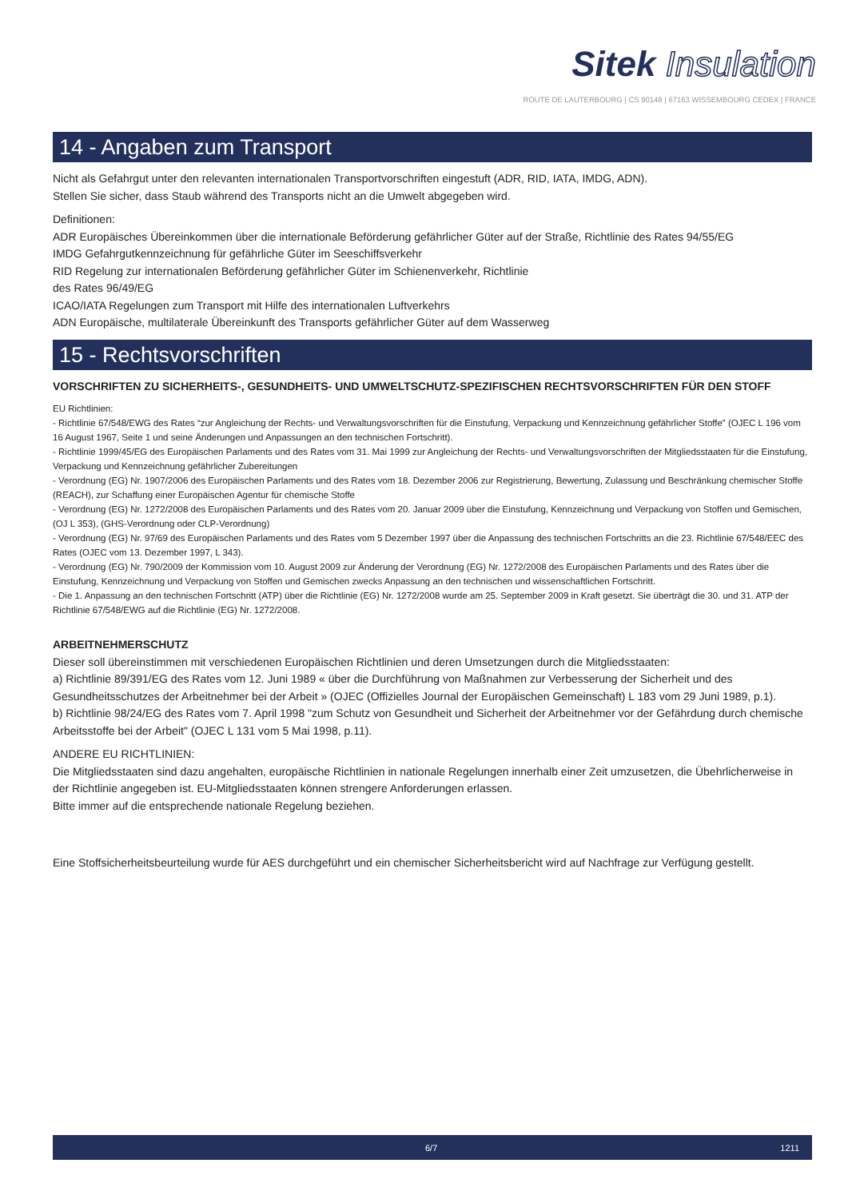Sitek Insulation
ROUTE DE LAUTERBOURG | CS 90148 | 67163 WISSEMBOURG CEDEX | FRANCE
14 - Angaben zum Transport
Nicht als Gefahrgut unter den relevanten internationalen Transportvorschriften eingestuft (ADR, RID, IATA, IMDG, ADN).
Stellen Sie sicher, dass Staub während des Transports nicht an die Umwelt abgegeben wird.
Definitionen:
ADR Europäisches Übereinkommen über die internationale Beförderung gefährlicher Güter auf der Straße, Richtlinie des Rates 94/55/EG
IMDG Gefahrgutkennzeichnung für gefährliche Güter im Seeschiffsverkehr
RID Regelung zur internationalen Beförderung gefährlicher Güter im Schienenverkehr, Richtlinie
des Rates 96/49/EG
ICAO/IATA Regelungen zum Transport mit Hilfe des internationalen Luftverkehrs
ADN Europäische, multilaterale Übereinkunft des Transports gefährlicher Güter auf dem Wasserweg
15 - Rechtsvorschriften
VORSCHRIFTEN ZU SICHERHEITS-, GESUNDHEITS- UND UMWELTSCHUTZ-SPEZIFISCHEN RECHTSVORSCHRIFTEN FÜR DEN STOFF
EU Richtlinien:
- Richtlinie 67/548/EWG des Rates “zur Angleichung der Rechts- und Verwaltungsvorschriften für die Einstufung, Verpackung und Kennzeichnung gefährlicher Stoffe” (OJEC L 196 vom 16 August 1967, Seite 1 und seine Änderungen und Anpassungen an den technischen Fortschritt).
- Richtlinie 1999/45/EG des Europäischen Parlaments und des Rates vom 31. Mai 1999 zur Angleichung der Rechts- und Verwaltungsvorschriften der Mitgliedsstaaten für die Einstufung, Verpackung und Kennzeichnung gefährlicher Zubereitungen
- Verordnung (EG) Nr. 1907/2006 des Europäischen Parlaments und des Rates vom 18. Dezember 2006 zur Registrierung, Bewertung, Zulassung und Beschränkung chemischer Stoffe (REACH), zur Schaffung einer Europäischen Agentur für chemische Stoffe
- Verordnung (EG) Nr. 1272/2008 des Europäischen Parlaments und des Rates vom 20. Januar 2009 über die Einstufung, Kennzeichnung und Verpackung von Stoffen und Gemischen, (OJ L 353), (GHS-Verordnung oder CLP-Verordnung)
- Verordnung (EG) Nr. 97/69 des Europäischen Parlaments und des Rates vom 5 Dezember 1997 über die Anpassung des technischen Fortschritts an die 23. Richtlinie 67/548/EEC des Rates (OJEC vom 13. Dezember 1997, L 343).
- Verordnung (EG) Nr. 790/2009 der Kommission vom 10. August 2009 zur Änderung der Verordnung (EG) Nr. 1272/2008 des Europäischen Parlaments und des Rates über die Einstufung, Kennzeichnung und Verpackung von Stoffen und Gemischen zwecks Anpassung an den technischen und wissenschaftlichen Fortschritt.
- Die 1. Anpassung an den technischen Fortschritt (ATP) über die Richtlinie (EG) Nr. 1272/2008 wurde am 25. September 2009 in Kraft gesetzt. Sie überträgt die 30. und 31. ATP der Richtlinie 67/548/EWG auf die Richtlinie (EG) Nr. 1272/2008.
ARBEITNEHMERSCHUTZ
Dieser soll übereinstimmen mit verschiedenen Europäischen Richtlinien und deren Umsetzungen durch die Mitgliedsstaaten:
a) Richtlinie 89/391/EG des Rates vom 12. Juni 1989 « über die Durchführung von Maßnahmen zur Verbesserung der Sicherheit und des Gesundheitsschutzes der Arbeitnehmer bei der Arbeit » (OJEC (Offizielles Journal der Europäischen Gemeinschaft) L 183 vom 29 Juni 1989, p.1).
b) Richtlinie 98/24/EG des Rates vom 7. April 1998 "zum Schutz von Gesundheit und Sicherheit der Arbeitnehmer vor der Gefährdung durch chemische Arbeitsstoffe bei der Arbeit" (OJEC L 131 vom 5 Mai 1998, p.11).
ANDERE EU RICHTLINIEN:
Die Mitgliedsstaaten sind dazu angehalten, europäische Richtlinien in nationale Regelungen innerhalb einer Zeit umzusetzen, die Übehrlicherweise in der Richtlinie angegeben ist. EU-Mitgliedsstaaten können strengere Anforderungen erlassen.
Bitte immer auf die entsprechende nationale Regelung beziehen.
Eine Stoffsicherheitsbeurteilung wurde für AES durchgeführt und ein chemischer Sicherheitsbericht wird auf Nachfrage zur Verfügung gestellt.
6/7 1211